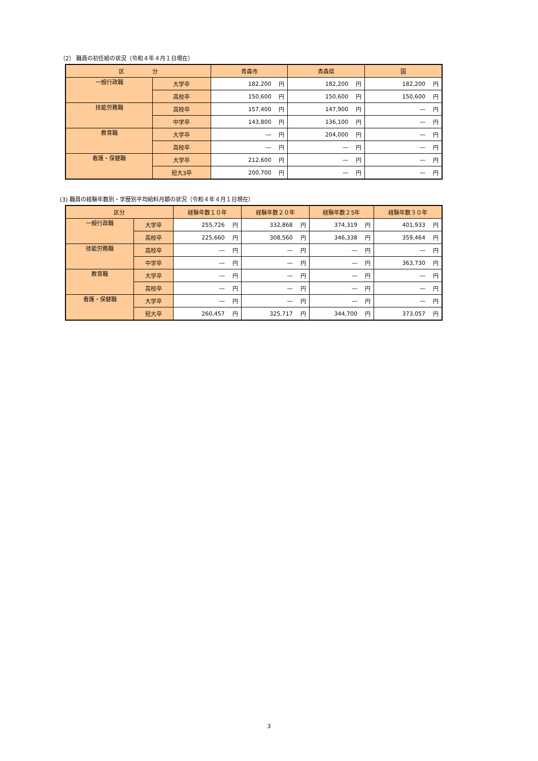（2） 職員の初任給の状況（令和４年４月１日現在）
| 区 分 | | 青森市 | | 青森県 | | 国 | |
| --- | --- | --- | --- | --- | --- | --- | --- |
| 一般行政職 | 大学卒 | 182,200 | 円 | 182,200 | 円 | 182,200 | 円 |
| | 高校卒 | 150,600 | 円 | 150,600 | 円 | 150,600 | 円 |
| 技能労務職 | 高校卒 | 157,400 | 円 | 147,900 | 円 | ― | 円 |
| | 中学卒 | 143,800 | 円 | 136,100 | 円 | ― | 円 |
| 教育職 | 大学卒 | ― | 円 | 204,000 | 円 | ― | 円 |
| | 高校卒 | ― | 円 | ― | 円 | ― | 円 |
| 看護・保健職 | 大学卒 | 212,600 | 円 | ― | 円 | ― | 円 |
| | 短大3卒 | 200,700 | 円 | ― | 円 | ― | 円 |
(3) 職員の経験年数別・学歴別平均給料月額の状況（令和４年４月１日現在）
| 区分 | | 経験年数１０年 | | 経験年数２０年 | | 経験年数２5年 | | 経験年数３０年 | |
| --- | --- | --- | --- | --- | --- | --- | --- | --- | --- |
| 一般行政職 | 大学卒 | 255,726 | 円 | 332,868 | 円 | 374,319 | 円 | 401,933 | 円 |
| | 高校卒 | 225,660 | 円 | 308,560 | 円 | 346,338 | 円 | 359,464 | 円 |
| 技能労務職 | 高校卒 | ― | 円 | ― | 円 | ― | 円 | ― | 円 |
| | 中学卒 | ― | 円 | ― | 円 | ― | 円 | 363,730 | 円 |
| 教育職 | 大学卒 | ― | 円 | ― | 円 | ― | 円 | ― | 円 |
| | 高校卒 | ― | 円 | ― | 円 | ― | 円 | ― | 円 |
| 看護・保健職 | 大学卒 | ― | 円 | ― | 円 | ― | 円 | ― | 円 |
| | 短大卒 | 260,457 | 円 | 325,717 | 円 | 344,700 | 円 | 373,057 | 円 |
3